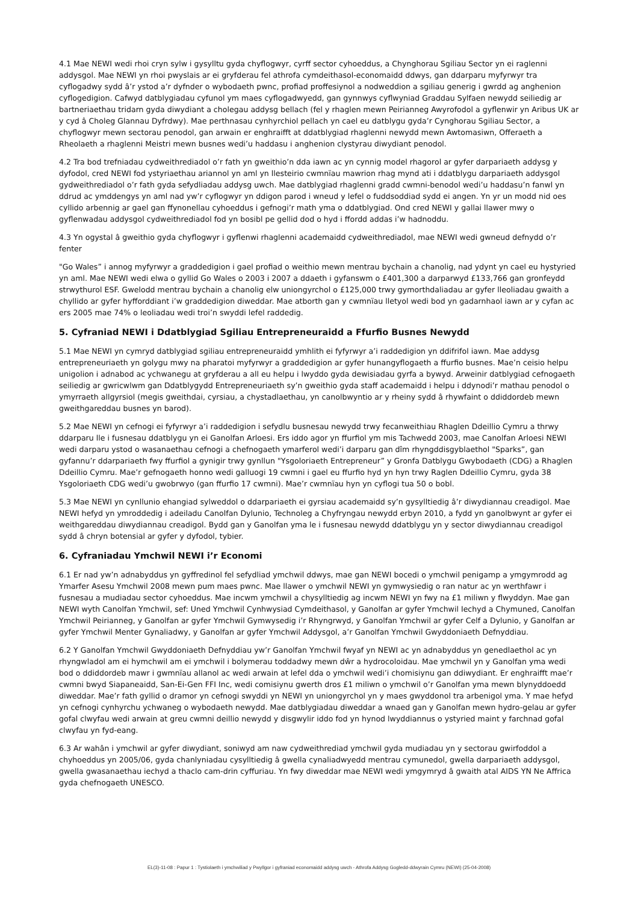4.1 Mae NEWI wedi rhoi cryn sylw i gysylltu gyda chyflogwyr, cyrff sector cyhoeddus, a Chynghorau Sgiliau Sector yn ei raglenni addysgol. Mae NEWI yn rhoi pwyslais ar ei gryfderau fel athrofa cymdeithasol-economaidd ddwys, gan ddarparu myfyrwyr tra cyflogadwy sydd â’r ystod a’r dyfnder o wybodaeth pwnc, profiad proffesiynol a nodweddion a sgiliau generig i gwrdd ag anghenion cyflogedigion. Cafwyd datblygiadau cyfunol ym maes cyflogadwyedd, gan gynnwys cyflwyniad Graddau Sylfaen newydd seiliedig ar bartneriaethau tridarn gyda diwydiant a cholegau addysg bellach (fel y rhaglen mewn Peirianneg Awyrofodol a gyflenwir yn Aribus UK ar y cyd â Choleg Glannau Dyfrdwy). Mae perthnasau cynhyrchiol pellach yn cael eu datblygu gyda’r Cynghorau Sgiliau Sector, a chyflogwyr mewn sectorau penodol, gan arwain er enghraifft at ddatblygiad rhaglenni newydd mewn Awtomasiwn, Offeraeth a Rheolaeth a rhaglenni Meistri mewn busnes wedi’u haddasu i anghenion clystyrau diwydiant penodol.
4.2 Tra bod trefniadau cydweithrediadol o’r fath yn gweithio’n dda iawn ac yn cynnig model rhagorol ar gyfer darpariaeth addysg y dyfodol, cred NEWI fod ystyriaethau ariannol yn aml yn llesteirio cwmnïau mawrion rhag mynd ati i ddatblygu darpariaeth addysgol gydweithrediadol o’r fath gyda sefydliadau addysg uwch. Mae datblygiad rhaglenni gradd cwmni-benodol wedi’u haddasu’n fanwl yn ddrud ac ymddengys yn aml nad yw’r cyflogwyr yn ddigon parod i wneud y lefel o fuddsoddiad sydd ei angen. Yn yr un modd nid oes cyllido arbennig ar gael gan ffynonellau cyhoeddus i gefnogi’r math yma o ddatblygiad. Ond cred NEWI y gallai llawer mwy o gyflenwadau addysgol cydweithrediadol fod yn bosibl pe gellid dod o hyd i ffordd addas i’w hadnoddu.
4.3 Yn ogystal â gweithio gyda chyflogwyr i gyflenwi rhaglenni academaidd cydweithrediadol, mae NEWI wedi gwneud defnydd o’r fenter
"Go Wales” i annog myfyrwyr a graddedigion i gael profiad o weithio mewn mentrau bychain a chanolig, nad ydynt yn cael eu hystyried yn aml. Mae NEWI wedi elwa o gyllid Go Wales o 2003 i 2007 a ddaeth i gyfanswm o £401,300 a darparwyd £133,766 gan gronfeydd strwythurol ESF. Gwelodd mentrau bychain a chanolig elw uniongyrchol o £125,000 trwy gymorthdaliadau ar gyfer lleoliadau gwaith a chyllido ar gyfer hyfforddiant i’w graddedigion diweddar. Mae atborth gan y cwmnïau lletyol wedi bod yn gadarnhaol iawn ar y cyfan ac ers 2005 mae 74% o leoliadau wedi troi’n swyddi lefel raddedig.
5. Cyfraniad NEWI i Ddatblygiad Sgiliau Entrepreneuraidd a Ffurfio Busnes Newydd
5.1 Mae NEWI yn cymryd datblygiad sgiliau entrepreneuraidd ymhlith ei fyfyrwyr a’i raddedigion yn ddifrifol iawn. Mae addysg entrepreneuriaeth yn golygu mwy na pharatoi myfyrwyr a graddedigion ar gyfer hunangyflogaeth a ffurfio busnes. Mae’n ceisio helpu unigolion i adnabod ac ychwanegu at gryfderau a all eu helpu i lwyddo gyda dewisiadau gyrfa a bywyd. Arweinir datblygiad cefnogaeth seiliedig ar gwricwlwm gan Ddatblygydd Entrepreneuriaeth sy’n gweithio gyda staff academaidd i helpu i ddynodi’r mathau penodol o ymyrraeth allgyrsiol (megis gweithdai, cyrsiau, a chystadlaethau, yn canolbwyntio ar y rheiny sydd â rhywfaint o ddiddordeb mewn gweithgareddau busnes yn barod).
5.2 Mae NEWI yn cefnogi ei fyfyrwyr a’i raddedigion i sefydlu busnesau newydd trwy fecanweithiau Rhaglen Ddeillio Cymru a thrwy ddarparu lle i fusnesau ddatblygu yn ei Ganolfan Arloesi. Ers iddo agor yn ffurfiol ym mis Tachwedd 2003, mae Canolfan Arloesi NEWI wedi darparu ystod o wasanaethau cefnogi a chefnogaeth ymarferol wedi’i darparu gan dîm rhyngddisgyblaethol "Sparks”, gan gyfannu’r ddarpariaeth fwy ffurfiol a gynigir trwy gynllun "Ysgoloriaeth Entrepreneur” y Gronfa Datblygu Gwybodaeth (CDG) a Rhaglen Ddeillio Cymru. Mae’r gefnogaeth honno wedi galluogi 19 cwmni i gael eu ffurfio hyd yn hyn trwy Raglen Ddeillio Cymru, gyda 38 Ysgoloriaeth CDG wedi’u gwobrwyo (gan ffurfio 17 cwmni). Mae’r cwmnïau hyn yn cyflogi tua 50 o bobl.
5.3 Mae NEWI yn cynllunio ehangiad sylweddol o ddarpariaeth ei gyrsiau academaidd sy’n gysylltiedig â’r diwydiannau creadigol. Mae NEWI hefyd yn ymroddedig i adeiladu Canolfan Dylunio, Technoleg a Chyfryngau newydd erbyn 2010, a fydd yn ganolbwynt ar gyfer ei weithgareddau diwydiannau creadigol. Bydd gan y Ganolfan yma le i fusnesau newydd ddatblygu yn y sector diwydiannau creadigol sydd â chryn botensial ar gyfer y dyfodol, tybier.
6. Cyfraniadau Ymchwil NEWI i’r Economi
6.1 Er nad yw’n adnabyddus yn gyffredinol fel sefydliad ymchwil ddwys, mae gan NEWI bocedi o ymchwil penigamp a ymgymrodd ag Ymarfer Asesu Ymchwil 2008 mewn pum maes pwnc. Mae llawer o ymchwil NEWI yn gymwysiedig o ran natur ac yn werthfawr i fusnesau a mudiadau sector cyhoeddus. Mae incwm ymchwil a chysylltiedig ag incwm NEWI yn fwy na £1 miliwn y flwyddyn. Mae gan NEWI wyth Canolfan Ymchwil, sef: Uned Ymchwil Cynhwysiad Cymdeithasol, y Ganolfan ar gyfer Ymchwil Iechyd a Chymuned, Canolfan Ymchwil Peirianneg, y Ganolfan ar gyfer Ymchwil Gymwysedig i’r Rhyngrwyd, y Ganolfan Ymchwil ar gyfer Celf a Dylunio, y Ganolfan ar gyfer Ymchwil Menter Gynaliadwy, y Ganolfan ar gyfer Ymchwil Addysgol, a’r Ganolfan Ymchwil Gwyddoniaeth Defnyddiau.
6.2 Y Ganolfan Ymchwil Gwyddoniaeth Defnyddiau yw’r Ganolfan Ymchwil fwyaf yn NEWI ac yn adnabyddus yn genedlaethol ac yn rhyngwladol am ei hymchwil am ei ymchwil i bolymerau toddadwy mewn dŵr a hydrocoloidau. Mae ymchwil yn y Ganolfan yma wedi bod o ddiddordeb mawr i gwmnïau allanol ac wedi arwain at lefel dda o ymchwil wedi’i chomisiynu gan ddiwydiant. Er enghraifft mae’r cwmni bwyd Siapaneaidd, San-Ei-Gen FFI Inc, wedi comisiynu gwerth dros £1 miliwn o ymchwil o’r Ganolfan yma mewn blynyddoedd diweddar. Mae’r fath gyllid o dramor yn cefnogi swyddi yn NEWI yn uniongyrchol yn y maes gwyddonol tra arbenigol yma. Y mae hefyd yn cefnogi cynhyrchu ychwaneg o wybodaeth newydd. Mae datblygiadau diweddar a wnaed gan y Ganolfan mewn hydro-gelau ar gyfer gofal clwyfau wedi arwain at greu cwmni deillio newydd y disgwylir iddo fod yn hynod lwyddiannus o ystyried maint y farchnad gofal clwyfau yn fyd-eang.
6.3 Ar wahân i ymchwil ar gyfer diwydiant, soniwyd am naw cydweithrediad ymchwil gyda mudiadau yn y sectorau gwirfoddol a chyhoeddus yn 2005/06, gyda chanlyniadau cysylltiedig â gwella cynaliadwyedd mentrau cymunedol, gwella darpariaeth addysgol, gwella gwasanaethau iechyd a thaclo cam-drin cyffuriau. Yn fwy diweddar mae NEWI wedi ymgymryd â gwaith atal AIDS YN Ne Affrica gyda chefnogaeth UNESCO.
EL(3)-11-08 : Papur 1 : Tystiolaeth i ymchwiliad y Pwyllgor i gyfraniad economaidd addysg uwch - Athrofa Addysg Gogledd-ddwyrain Cymru (NEWI) (25-04-2008)